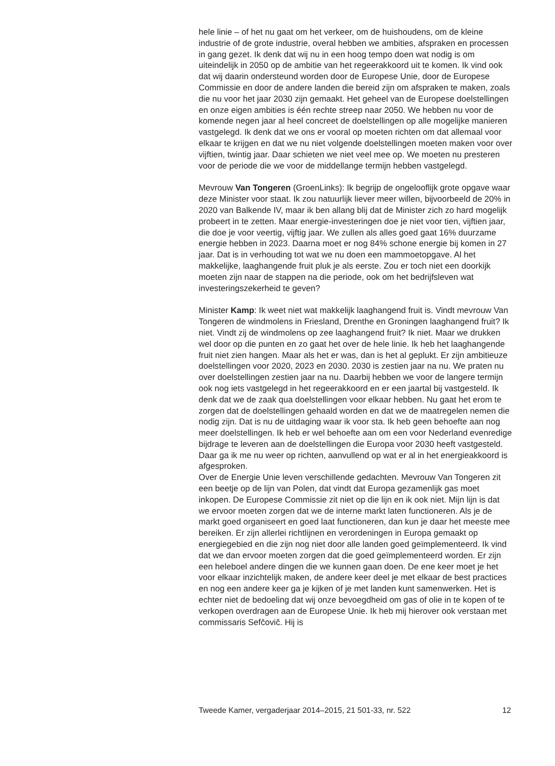hele linie – of het nu gaat om het verkeer, om de huishoudens, om de kleine industrie of de grote industrie, overal hebben we ambities, afspraken en processen in gang gezet. Ik denk dat wij nu in een hoog tempo doen wat nodig is om uiteindelijk in 2050 op de ambitie van het regeerakkoord uit te komen. Ik vind ook dat wij daarin ondersteund worden door de Europese Unie, door de Europese Commissie en door de andere landen die bereid zijn om afspraken te maken, zoals die nu voor het jaar 2030 zijn gemaakt. Het geheel van de Europese doelstellingen en onze eigen ambities is één rechte streep naar 2050. We hebben nu voor de komende negen jaar al heel concreet de doelstellingen op alle mogelijke manieren vastgelegd. Ik denk dat we ons er vooral op moeten richten om dat allemaal voor elkaar te krijgen en dat we nu niet volgende doelstellingen moeten maken voor over vijftien, twintig jaar. Daar schieten we niet veel mee op. We moeten nu presteren voor de periode die we voor de middellange termijn hebben vastgelegd.
Mevrouw Van Tongeren (GroenLinks): Ik begrijp de ongelooflijk grote opgave waar deze Minister voor staat. Ik zou natuurlijk liever meer willen, bijvoorbeeld de 20% in 2020 van Balkende IV, maar ik ben allang blij dat de Minister zich zo hard mogelijk probeert in te zetten. Maar energie-investeringen doe je niet voor tien, vijftien jaar, die doe je voor veertig, vijftig jaar. We zullen als alles goed gaat 16% duurzame energie hebben in 2023. Daarna moet er nog 84% schone energie bij komen in 27 jaar. Dat is in verhouding tot wat we nu doen een mammoetopgave. Al het makkelijke, laaghangende fruit pluk je als eerste. Zou er toch niet een doorkijk moeten zijn naar de stappen na die periode, ook om het bedrijfsleven wat investeringszekerheid te geven?
Minister Kamp: Ik weet niet wat makkelijk laaghangend fruit is. Vindt mevrouw Van Tongeren de windmolens in Friesland, Drenthe en Groningen laaghangend fruit? Ik niet. Vindt zij de windmolens op zee laaghangend fruit? Ik niet. Maar we drukken wel door op die punten en zo gaat het over de hele linie. Ik heb het laaghangende fruit niet zien hangen. Maar als het er was, dan is het al geplukt. Er zijn ambitieuze doelstellingen voor 2020, 2023 en 2030. 2030 is zestien jaar na nu. We praten nu over doelstellingen zestien jaar na nu. Daarbij hebben we voor de langere termijn ook nog iets vastgelegd in het regeerakkoord en er een jaartal bij vastgesteld. Ik denk dat we de zaak qua doelstellingen voor elkaar hebben. Nu gaat het erom te zorgen dat de doelstellingen gehaald worden en dat we de maatregelen nemen die nodig zijn. Dat is nu de uitdaging waar ik voor sta. Ik heb geen behoefte aan nog meer doelstellingen. Ik heb er wel behoefte aan om een voor Nederland evenredige bijdrage te leveren aan de doelstellingen die Europa voor 2030 heeft vastgesteld. Daar ga ik me nu weer op richten, aanvullend op wat er al in het energieakkoord is afgesproken.
Over de Energie Unie leven verschillende gedachten. Mevrouw Van Tongeren zit een beetje op de lijn van Polen, dat vindt dat Europa gezamenlijk gas moet inkopen. De Europese Commissie zit niet op die lijn en ik ook niet. Mijn lijn is dat we ervoor moeten zorgen dat we de interne markt laten functioneren. Als je de markt goed organiseert en goed laat functioneren, dan kun je daar het meeste mee bereiken. Er zijn allerlei richtlijnen en verordeningen in Europa gemaakt op energiegebied en die zijn nog niet door alle landen goed geïmplementeerd. Ik vind dat we dan ervoor moeten zorgen dat die goed geïmplementeerd worden. Er zijn een heleboel andere dingen die we kunnen gaan doen. De ene keer moet je het voor elkaar inzichtelijk maken, de andere keer deel je met elkaar de best practices en nog een andere keer ga je kijken of je met landen kunt samenwerken. Het is echter niet de bedoeling dat wij onze bevoegdheid om gas of olie in te kopen of te verkopen overdragen aan de Europese Unie. Ik heb mij hierover ook verstaan met commissaris Sefčovič. Hij is
Tweede Kamer, vergaderjaar 2014–2015, 21 501-33, nr. 522 12